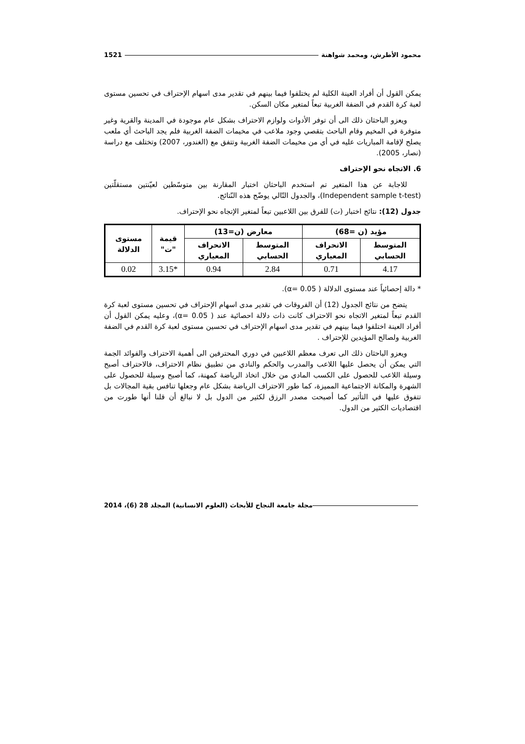محمود الأطرش، ومحمد شواهنة 1521
يمكن القول أن أفراد العينة الكلية لم يختلفوا فيما بينهم في تقدير مدى اسهام الإحتراف في تحسين مستوى لعبة كرة القدم في الضفة الغربية تبعاً لمتغير مكان السكن.
ويعزو الباحثان ذلك الى أن توفر الأدوات ولوازم الاحتراف بشكل عام موجودة في المدينة والقرية وغير متوفرة في المخيم وقام الباحث بتقصي وجود ملاعب في مخيمات الضفة الغربية فلم يجد الباحث أي ملعب يصلح لإقامة المباريات عليه في أي من مخيمات الضفة الغربية وتتفق مع (الغندور، 2007) وتختلف مع دراسة (نصار، 2005).
6. الاتجاه نحو الإحتراف
للاجابة عن هذا المتغير تم استخدم الباحثان اختبار المقارنة بين متوسّطين لعيّنتين مستقلّتين (Independent sample t-test)، والجدول التّالي يوضّح هذه النّتائج.
جدول (12): نتائج اختبار (ت) للفرق بين اللاعبين تبعاً لمتغير الإتجاه نحو الإحتراف.
| مؤيد (ن =68) | | معارض (ن=13) | | قيمة "ت" | مستوى الدلالة |
| --- | --- | --- | --- | --- | --- |
| المتوسط الحسابي | الانحراف المعياري | المتوسط الحسابي | الانحراف المعياري | | |
| 4.17 | 0.71 | 2.84 | 0.94 | *3.15 | 0.02 |
* دالة إحصائياً عند مستوى الدلالة ( α= 0.05).
يتضح من نتائج الجدول (12) أن الفروقات في تقدير مدى اسهام الإحتراف في تحسين مستوى لعبة كرة القدم تبعاً لمتغير الاتجاه نحو الاحتراف كانت ذات دلالة احصائية عند ( α= 0.05)، وعليه يمكن القول أن أفراد العينة اختلفوا فيما بينهم في تقدير مدى اسهام الإحتراف في تحسين مستوى لعبة كرة القدم في الضفة الغربية ولصالح المؤيدين للإحتراف .
ويعزو الباحثان ذلك الى تعرف معظم اللاعبين في دوري المحترفين الى أهمية الاحتراف والفوائد الجمة التي يمكن أن يحصل عليها اللاعب والمدرب والحكم والنادي من تطبيق نظام الاحتراف، فالاحتراف أصبح وسيلة اللاعب للحصول على الكسب المادي من خلال اتخاذ الرياضة كمهنة، كما أصبح وسيلة للحصول على الشهرة والمكانة الاجتماعية المميزة، كما طور الاحتراف الرياضة بشكل عام وجعلها تنافس بقية المجالات بل تتفوق عليها في التأثير كما أصبحت مصدر الرزق لكثير من الدول بل لا نبالغ أن قلنا أنها طورت من اقتصاديات الكثير من الدول.
مجلة جامعة النجاح للأبحاث (العلوم الانسانية) المجلد 28 (6)، 2014